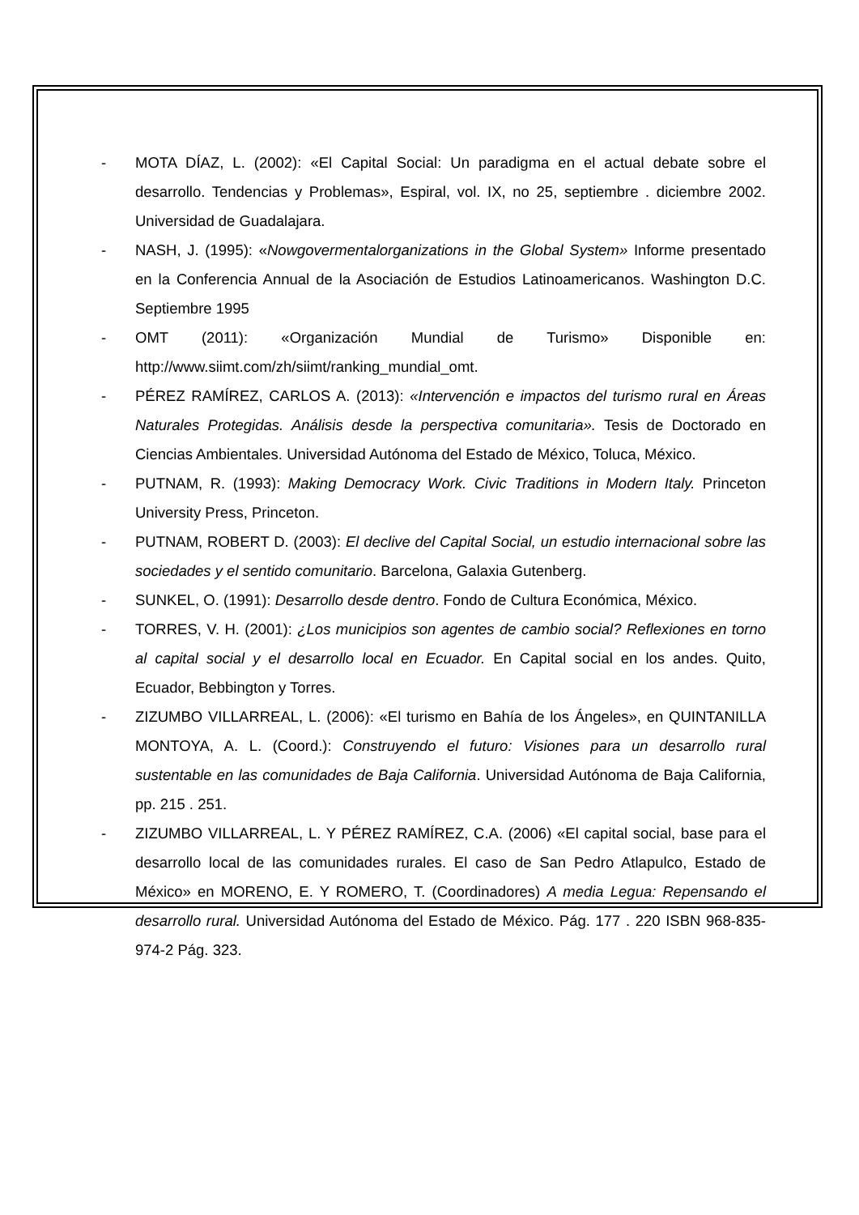- MOTA DÍAZ, L. (2002): «El Capital Social: Un paradigma en el actual debate sobre el desarrollo. Tendencias y Problemas», Espiral, vol. IX, no 25, septiembre . diciembre 2002. Universidad de Guadalajara.
- NASH, J. (1995): «Nowgovermentalorganizations in the Global System» Informe presentado en la Conferencia Annual de la Asociación de Estudios Latinoamericanos. Washington D.C. Septiembre 1995
- OMT (2011): «Organización Mundial de Turismo» Disponible en: http://www.siimt.com/zh/siimt/ranking_mundial_omt.
- PÉREZ RAMÍREZ, CARLOS A. (2013): «Intervención e impactos del turismo rural en Áreas Naturales Protegidas. Análisis desde la perspectiva comunitaria». Tesis de Doctorado en Ciencias Ambientales. Universidad Autónoma del Estado de México, Toluca, México.
- PUTNAM, R. (1993): Making Democracy Work. Civic Traditions in Modern Italy. Princeton University Press, Princeton.
- PUTNAM, ROBERT D. (2003): El declive del Capital Social, un estudio internacional sobre las sociedades y el sentido comunitario. Barcelona, Galaxia Gutenberg.
- SUNKEL, O. (1991): Desarrollo desde dentro. Fondo de Cultura Económica, México.
- TORRES, V. H. (2001): ¿Los municipios son agentes de cambio social? Reflexiones en torno al capital social y el desarrollo local en Ecuador. En Capital social en los andes. Quito, Ecuador, Bebbington y Torres.
- ZIZUMBO VILLARREAL, L. (2006): «El turismo en Bahía de los Ángeles», en QUINTANILLA MONTOYA, A. L. (Coord.): Construyendo el futuro: Visiones para un desarrollo rural sustentable en las comunidades de Baja California. Universidad Autónoma de Baja California, pp. 215 . 251.
- ZIZUMBO VILLARREAL, L. Y PÉREZ RAMÍREZ, C.A. (2006) «El capital social, base para el desarrollo local de las comunidades rurales. El caso de San Pedro Atlapulco, Estado de México» en MORENO, E. Y ROMERO, T. (Coordinadores) A media Legua: Repensando el desarrollo rural. Universidad Autónoma del Estado de México. Pág. 177 . 220 ISBN 968-835-974-2 Pág. 323.